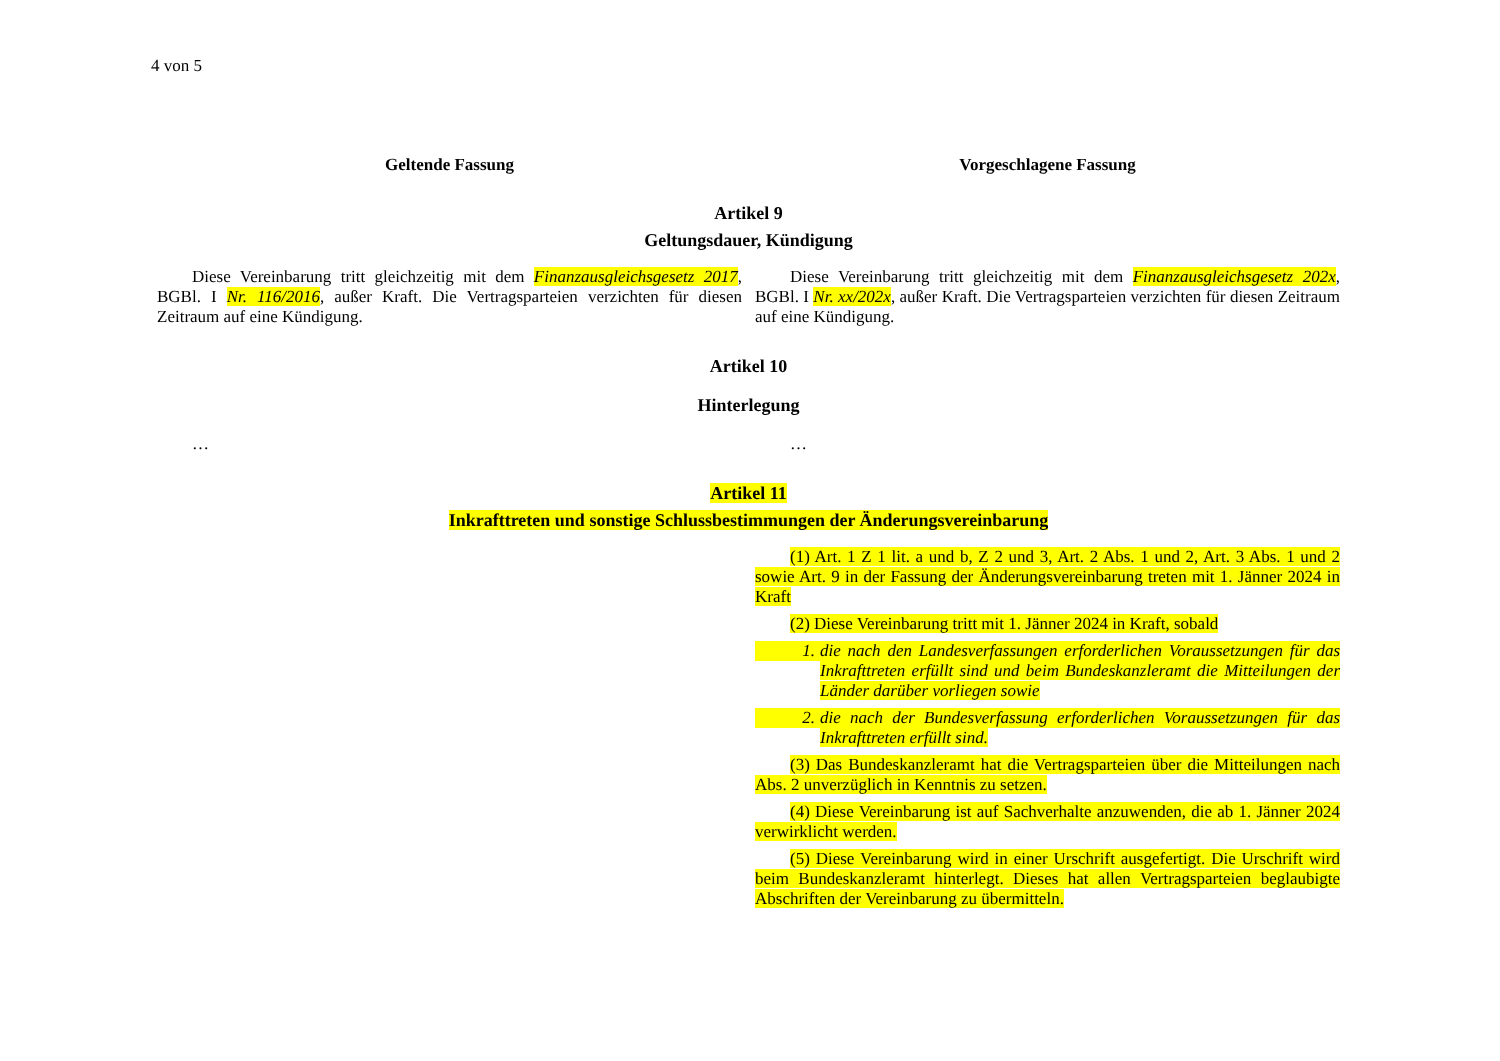4 von 5
Geltende Fassung Vorgeschlagene Fassung
Artikel 9
Geltungsdauer, Kündigung
Diese Vereinbarung tritt gleichzeitig mit dem Finanzausgleichsgesetz 2017, BGBl. I Nr. 116/2016, außer Kraft. Die Vertragsparteien verzichten für diesen Zeitraum auf eine Kündigung.
Diese Vereinbarung tritt gleichzeitig mit dem Finanzausgleichsgesetz 202x, BGBl. I Nr. xx/202x, außer Kraft. Die Vertragsparteien verzichten für diesen Zeitraum auf eine Kündigung.
Artikel 10
Hinterlegung
… …
Artikel 11
Inkrafttreten und sonstige Schlussbestimmungen der Änderungsvereinbarung
(1) Art. 1 Z 1 lit. a und b, Z 2 und 3, Art. 2 Abs. 1 und 2, Art. 3 Abs. 1 und 2 sowie Art. 9 in der Fassung der Änderungsvereinbarung treten mit 1. Jänner 2024 in Kraft
(2) Diese Vereinbarung tritt mit 1. Jänner 2024 in Kraft, sobald
1. die nach den Landesverfassungen erforderlichen Voraussetzungen für das Inkrafttreten erfüllt sind und beim Bundeskanzleramt die Mitteilungen der Länder darüber vorliegen sowie
2. die nach der Bundesverfassung erforderlichen Voraussetzungen für das Inkrafttreten erfüllt sind.
(3) Das Bundeskanzleramt hat die Vertragsparteien über die Mitteilungen nach Abs. 2 unverzüglich in Kenntnis zu setzen.
(4) Diese Vereinbarung ist auf Sachverhalte anzuwenden, die ab 1. Jänner 2024 verwirklicht werden.
(5) Diese Vereinbarung wird in einer Urschrift ausgefertigt. Die Urschrift wird beim Bundeskanzleramt hinterlegt. Dieses hat allen Vertragsparteien beglaubigte Abschriften der Vereinbarung zu übermitteln.